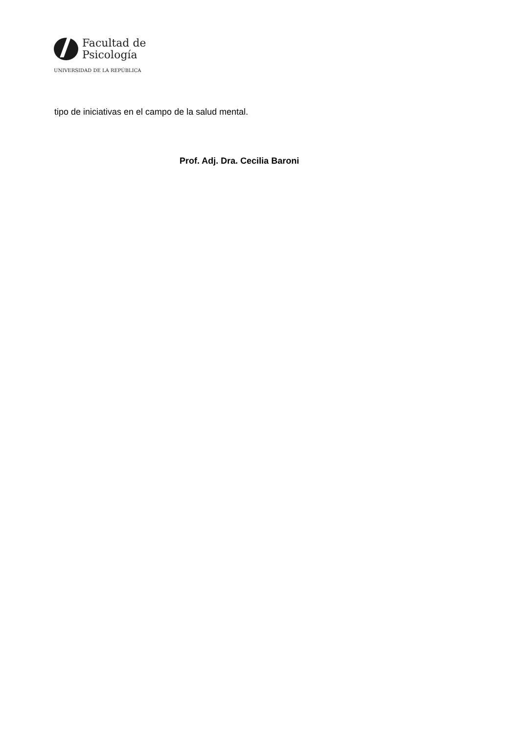Facultad de
Psicología
UNIVERSIDAD DE LA REPÚBLICA
tipo de iniciativas en el campo de la salud mental.
Prof. Adj. Dra. Cecilia Baroni